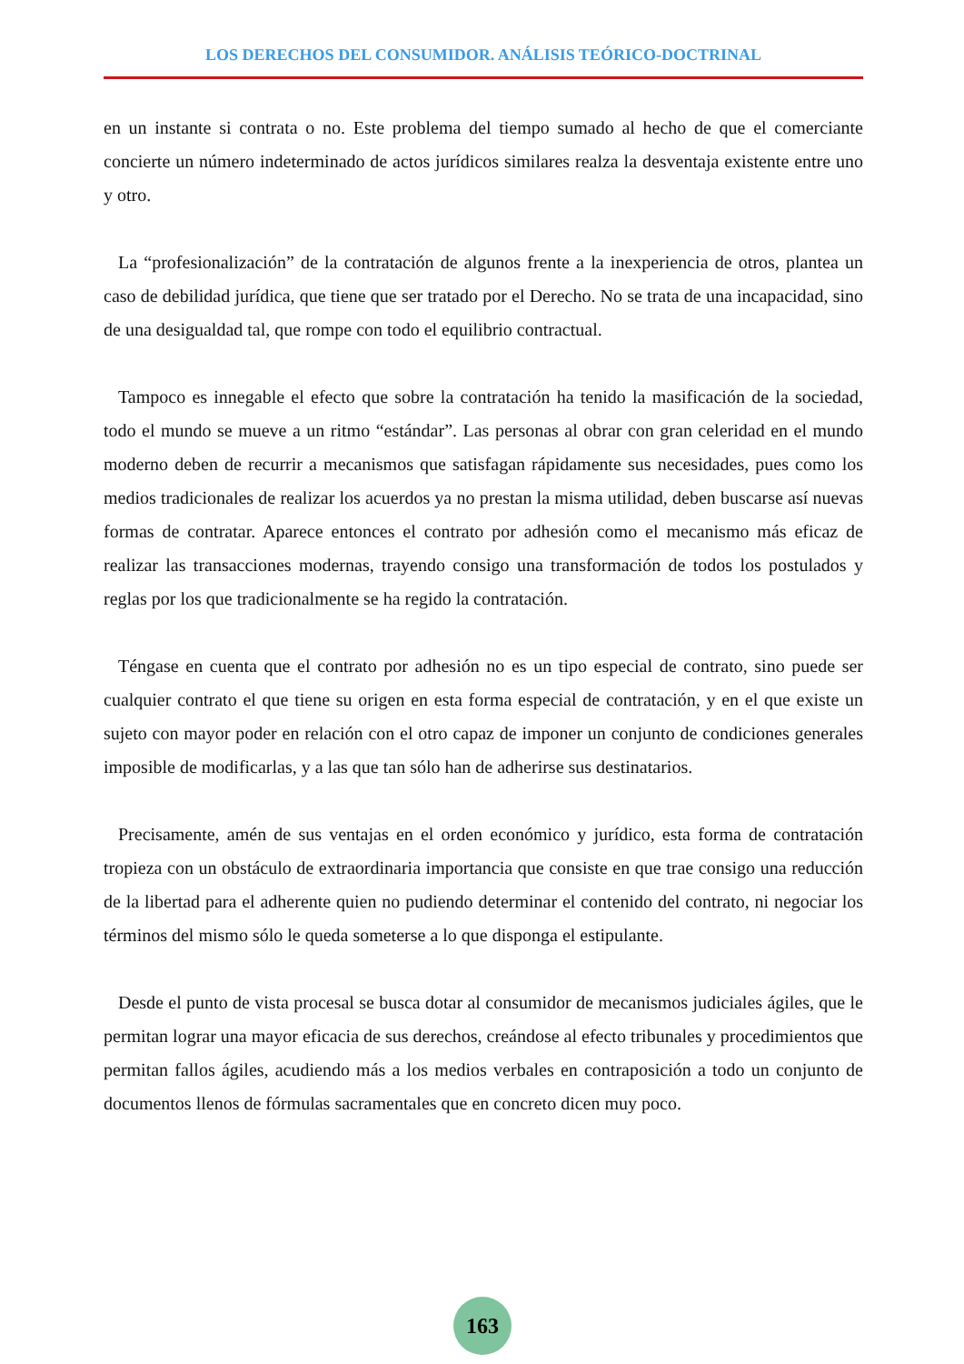LOS DERECHOS DEL CONSUMIDOR. ANÁLISIS TEÓRICO-DOCTRINAL
en un instante si contrata o no. Este problema del tiempo sumado al hecho de que el comerciante concierte un número indeterminado de actos jurídicos similares realza la desventaja existente entre uno y otro.
La “profesionalización” de la contratación de algunos frente a la inexperiencia de otros, plantea un caso de debilidad jurídica, que tiene que ser tratado por el Derecho. No se trata de una incapacidad, sino de una desigualdad tal, que rompe con todo el equilibrio contractual.
Tampoco es innegable el efecto que sobre la contratación ha tenido la masificación de la sociedad, todo el mundo se mueve a un ritmo “estándar”. Las personas al obrar con gran celeridad en el mundo moderno deben de recurrir a mecanismos que satisfagan rápidamente sus necesidades, pues como los medios tradicionales de realizar los acuerdos ya no prestan la misma utilidad, deben buscarse así nuevas formas de contratar. Aparece entonces el contrato por adhesión como el mecanismo más eficaz de realizar las transacciones modernas, trayendo consigo una transformación de todos los postulados y reglas por los que tradicionalmente se ha regido la contratación.
Téngase en cuenta que el contrato por adhesión no es un tipo especial de contrato, sino puede ser cualquier contrato el que tiene su origen en esta forma especial de contratación, y en el que existe un sujeto con mayor poder en relación con el otro capaz de imponer un conjunto de condiciones generales imposible de modificarlas, y a las que tan sólo han de adherirse sus destinatarios.
Precisamente, amén de sus ventajas en el orden económico y jurídico, esta forma de contratación tropieza con un obstáculo de extraordinaria importancia que consiste en que trae consigo una reducción de la libertad para el adherente quien no pudiendo determinar el contenido del contrato, ni negociar los términos del mismo sólo le queda someterse a lo que disponga el estipulante.
Desde el punto de vista procesal se busca dotar al consumidor de mecanismos judiciales ágiles, que le permitan lograr una mayor eficacia de sus derechos, creándose al efecto tribunales y procedimientos que permitan fallos ágiles, acudiendo más a los medios verbales en contraposición a todo un conjunto de documentos llenos de fórmulas sacramentales que en concreto dicen muy poco.
163